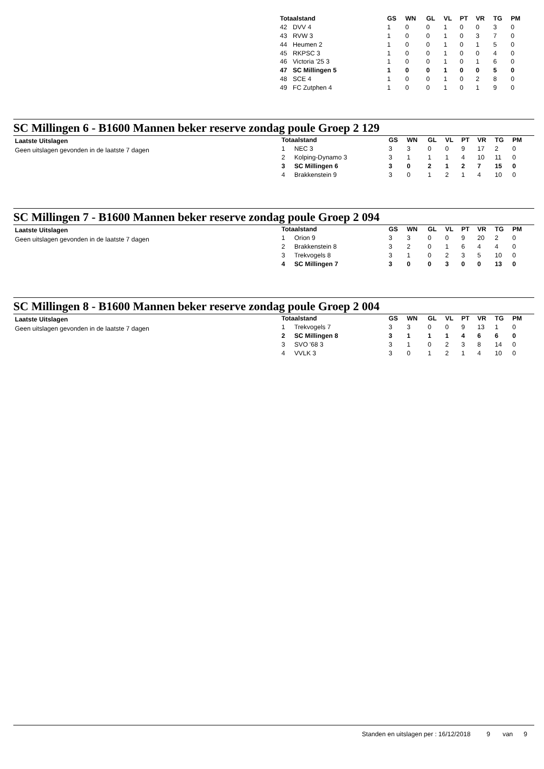| Totaalstand | | GS | WN | GL | VL | PT | VR | TG | PM |
| --- | --- | --- | --- | --- | --- | --- | --- | --- | --- |
| 42 | DVV 4 | 1 | 0 | 0 | 1 | 0 | 0 | 3 | 0 |
| 43 | RVW 3 | 1 | 0 | 0 | 1 | 0 | 3 | 7 | 0 |
| 44 | Heumen 2 | 1 | 0 | 0 | 1 | 0 | 1 | 5 | 0 |
| 45 | RKPSC 3 | 1 | 0 | 0 | 1 | 0 | 0 | 4 | 0 |
| 46 | Victoria '25 3 | 1 | 0 | 0 | 1 | 0 | 1 | 6 | 0 |
| 47 | SC Millingen 5 | 1 | 0 | 0 | 1 | 0 | 0 | 5 | 0 |
| 48 | SCE 4 | 1 | 0 | 0 | 1 | 0 | 2 | 8 | 0 |
| 49 | FC Zutphen 4 | 1 | 0 | 0 | 1 | 0 | 1 | 9 | 0 |
SC Millingen 6 - B1600 Mannen beker reserve zondag poule Groep 2 129
Laatste Uitslagen
Geen uitslagen gevonden in de laatste 7 dagen
| Totaalstand | | GS | WN | GL | VL | PT | VR | TG | PM |
| --- | --- | --- | --- | --- | --- | --- | --- | --- | --- |
| 1 | NEC 3 | 3 | 3 | 0 | 0 | 9 | 17 | 2 | 0 |
| 2 | Kolping-Dynamo 3 | 3 | 1 | 1 | 1 | 4 | 10 | 11 | 0 |
| 3 | SC Millingen 6 | 3 | 0 | 2 | 1 | 2 | 7 | 15 | 0 |
| 4 | Brakkenstein 9 | 3 | 0 | 1 | 2 | 1 | 4 | 10 | 0 |
SC Millingen 7 - B1600 Mannen beker reserve zondag poule Groep 2 094
Laatste Uitslagen
Geen uitslagen gevonden in de laatste 7 dagen
| Totaalstand | | GS | WN | GL | VL | PT | VR | TG | PM |
| --- | --- | --- | --- | --- | --- | --- | --- | --- | --- |
| 1 | Orion 9 | 3 | 3 | 0 | 0 | 9 | 20 | 2 | 0 |
| 2 | Brakkenstein 8 | 3 | 2 | 0 | 1 | 6 | 4 | 4 | 0 |
| 3 | Trekvogels 8 | 3 | 1 | 0 | 2 | 3 | 5 | 10 | 0 |
| 4 | SC Millingen 7 | 3 | 0 | 0 | 3 | 0 | 0 | 13 | 0 |
SC Millingen 8 - B1600 Mannen beker reserve zondag poule Groep 2 004
Laatste Uitslagen
Geen uitslagen gevonden in de laatste 7 dagen
| Totaalstand | | GS | WN | GL | VL | PT | VR | TG | PM |
| --- | --- | --- | --- | --- | --- | --- | --- | --- | --- |
| 1 | Trekvogels 7 | 3 | 3 | 0 | 0 | 9 | 13 | 1 | 0 |
| 2 | SC Millingen 8 | 3 | 1 | 1 | 1 | 4 | 6 | 6 | 0 |
| 3 | SVO '68 3 | 3 | 1 | 0 | 2 | 3 | 8 | 14 | 0 |
| 4 | VVLK 3 | 3 | 0 | 1 | 2 | 1 | 4 | 10 | 0 |
Standen en uitslagen per : 16/12/2018 9 van 9